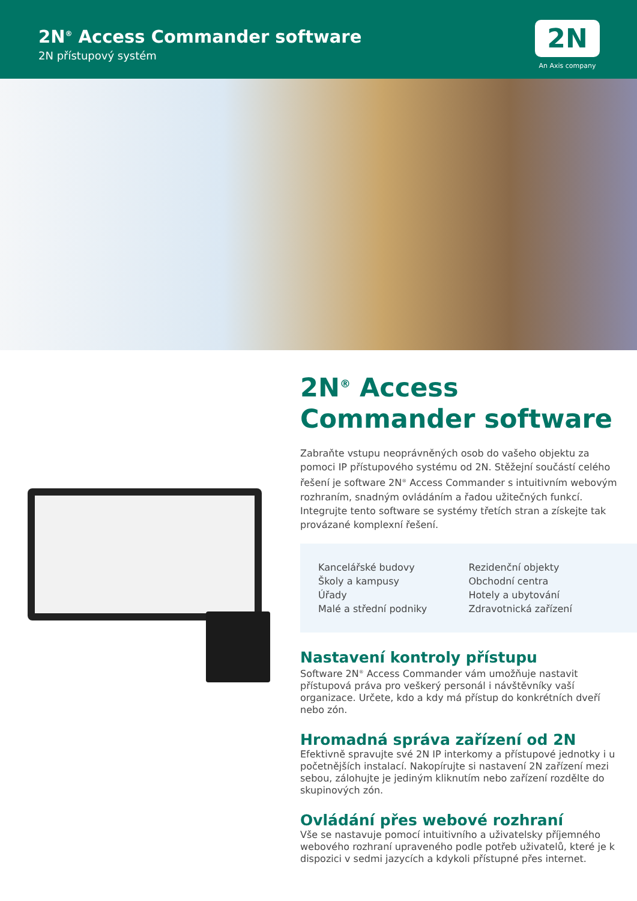2N<sup>®</sup> Access Commander software
2N přístupový systém
2N
An Axis company
2N<sup>®</sup> Access Commander software
Zabraňte vstupu neoprávněných osob do vašeho objektu za pomoci IP přístupového systému od 2N. Stěžejní součástí celého řešení je software 2N<sup>®</sup> Access Commander s intuitivním webovým rozhraním, snadným ovládáním a řadou užitečných funkcí. Integrujte tento software se systémy třetích stran a získejte tak provázané komplexní řešení.
Kancelářské budovy
Školy a kampusy
Úřady
Malé a střední podniky
Rezidenční objekty
Obchodní centra
Hotely a ubytování
Zdravotnická zařízení
Nastavení kontroly přístupu
Software 2N<sup>®</sup> Access Commander vám umožňuje nastavit přístupová práva pro veškerý personál i návštěvníky vaší organizace. Určete, kdo a kdy má přístup do konkrétních dveří nebo zón.
Hromadná správa zařízení od 2N
Efektivně spravujte své 2N IP interkomy a přístupové jednotky i u početnějších instalací. Nakopírujte si nastavení 2N zařízení mezi sebou, zálohujte je jediným kliknutím nebo zařízení rozdělte do skupinových zón.
Ovládání přes webové rozhraní
Vše se nastavuje pomocí intuitivního a uživatelsky příjemného webového rozhraní upraveného podle potřeb uživatelů, které je k dispozici v sedmi jazycích a kdykoli přístupné přes internet.